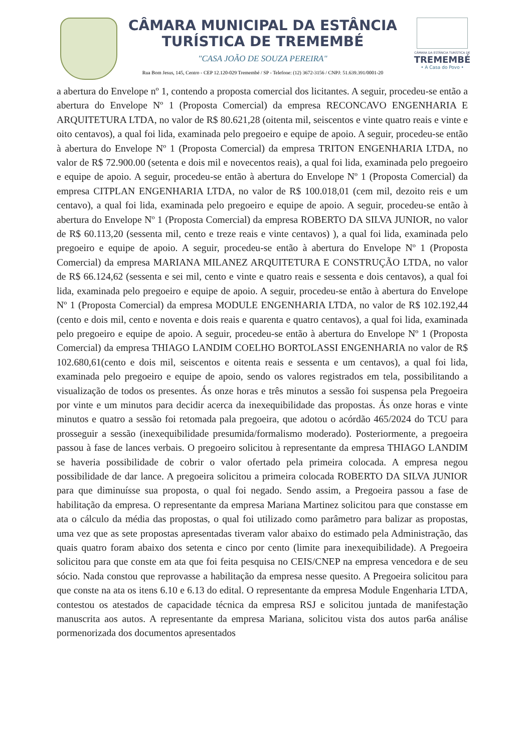CÂMARA MUNICIPAL DA ESTÂNCIA
TURÍSTICA DE TREMEMBÉ
"CASA JOÃO DE SOUZA PEREIRA"
Rua Bom Jesus, 145, Centro - CEP 12.120-029 Tremembé / SP - Telefone: (12) 3672-3156 / CNPJ: 51.639.391/0001-20
CÂMARA DA ESTÂNCIA TURÍSTICA DE
TREMEMBÉ
• A Casa do Povo •
a abertura do Envelope nº 1, contendo a proposta comercial dos licitantes. A seguir, procedeu-se então a abertura do Envelope Nº 1 (Proposta Comercial) da empresa RECONCAVO ENGENHARIA E ARQUITETURA LTDA, no valor de R$ 80.621,28 (oitenta mil, seiscentos e vinte quatro reais e vinte e oito centavos), a qual foi lida, examinada pelo pregoeiro e equipe de apoio. A seguir, procedeu-se então à abertura do Envelope Nº 1 (Proposta Comercial) da empresa TRITON ENGENHARIA LTDA, no valor de R$ 72.900.00 (setenta e dois mil e novecentos reais), a qual foi lida, examinada pelo pregoeiro e equipe de apoio. A seguir, procedeu-se então à abertura do Envelope Nº 1 (Proposta Comercial) da empresa CITPLAN ENGENHARIA LTDA, no valor de R$ 100.018,01 (cem mil, dezoito reis e um centavo), a qual foi lida, examinada pelo pregoeiro e equipe de apoio. A seguir, procedeu-se então à abertura do Envelope Nº 1 (Proposta Comercial) da empresa ROBERTO DA SILVA JUNIOR, no valor de R$ 60.113,20 (sessenta mil, cento e treze reais e vinte centavos) ), a qual foi lida, examinada pelo pregoeiro e equipe de apoio. A seguir, procedeu-se então à abertura do Envelope Nº 1 (Proposta Comercial) da empresa MARIANA MILANEZ ARQUITETURA E CONSTRUÇÃO LTDA, no valor de R$ 66.124,62 (sessenta e sei mil, cento e vinte e quatro reais e sessenta e dois centavos), a qual foi lida, examinada pelo pregoeiro e equipe de apoio. A seguir, procedeu-se então à abertura do Envelope Nº 1 (Proposta Comercial) da empresa MODULE ENGENHARIA LTDA, no valor de R$ 102.192,44 (cento e dois mil, cento e noventa e dois reais e quarenta e quatro centavos), a qual foi lida, examinada pelo pregoeiro e equipe de apoio. A seguir, procedeu-se então à abertura do Envelope Nº 1 (Proposta Comercial) da empresa THIAGO LANDIM COELHO BORTOLASSI ENGENHARIA no valor de R$ 102.680,61(cento e dois mil, seiscentos e oitenta reais e sessenta e um centavos), a qual foi lida, examinada pelo pregoeiro e equipe de apoio, sendo os valores registrados em tela, possibilitando a visualização de todos os presentes. Ás onze horas e três minutos a sessão foi suspensa pela Pregoeira por vinte e um minutos para decidir acerca da inexequibilidade das propostas. Ás onze horas e vinte minutos e quatro a sessão foi retomada pala pregoeira, que adotou o acórdão 465/2024 do TCU para prosseguir a sessão (inexequibilidade presumida/formalismo moderado). Posteriormente, a pregoeira passou à fase de lances verbais. O pregoeiro solicitou à representante da empresa THIAGO LANDIM se haveria possibilidade de cobrir o valor ofertado pela primeira colocada. A empresa negou possibilidade de dar lance. A pregoeira solicitou a primeira colocada ROBERTO DA SILVA JUNIOR para que diminuísse sua proposta, o qual foi negado. Sendo assim, a Pregoeira passou a fase de habilitação da empresa. O representante da empresa Mariana Martinez solicitou para que constasse em ata o cálculo da média das propostas, o qual foi utilizado como parâmetro para balizar as propostas, uma vez que as sete propostas apresentadas tiveram valor abaixo do estimado pela Administração, das quais quatro foram abaixo dos setenta e cinco por cento (limite para inexequibilidade). A Pregoeira solicitou para que conste em ata que foi feita pesquisa no CEIS/CNEP na empresa vencedora e de seu sócio. Nada constou que reprovasse a habilitação da empresa nesse quesito. A Pregoeira solicitou para que conste na ata os itens 6.10 e 6.13 do edital. O representante da empresa Module Engenharia LTDA, contestou os atestados de capacidade técnica da empresa RSJ e solicitou juntada de manifestação manuscrita aos autos. A representante da empresa Mariana, solicitou vista dos autos par6a análise pormenorizada dos documentos apresentados